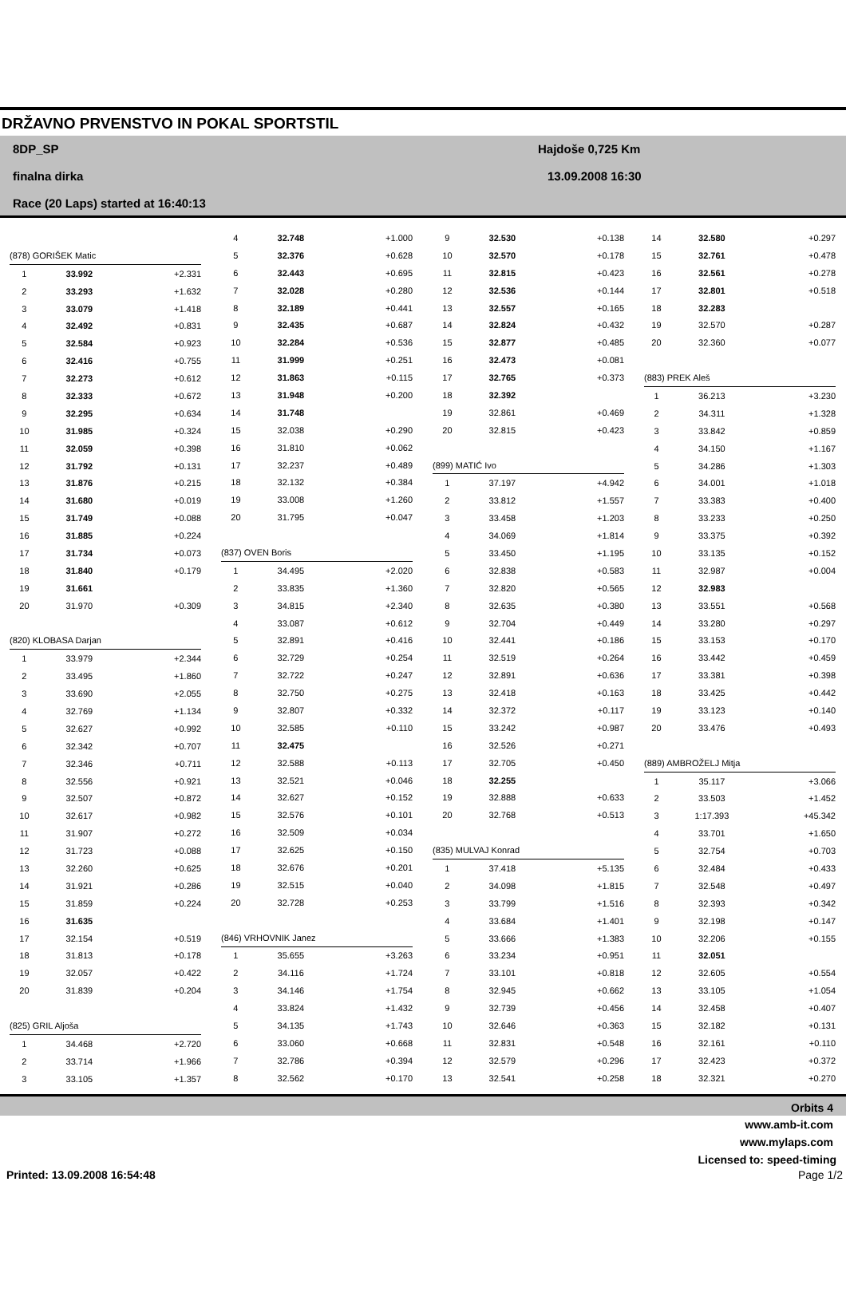DRŽAVNO PRVENSTVO IN POKAL SPORTSTIL
8DP_SP
finalna dirka
Race (20 Laps) started at 16:40:13
Hajdoše 0,725 Km
13.09.2008 16:30
| (878) GORIŠEK Matic | | |
| 1 | 33.992 | +2.331 |
| 2 | 33.293 | +1.632 |
| 3 | 33.079 | +1.418 |
| 4 | 32.492 | +0.831 |
| 5 | 32.584 | +0.923 |
| 6 | 32.416 | +0.755 |
| 7 | 32.273 | +0.612 |
| 8 | 32.333 | +0.672 |
| 9 | 32.295 | +0.634 |
| 10 | 31.985 | +0.324 |
| 11 | 32.059 | +0.398 |
| 12 | 31.792 | +0.131 |
| 13 | 31.876 | +0.215 |
| 14 | 31.680 | +0.019 |
| 15 | 31.749 | +0.088 |
| 16 | 31.885 | +0.224 |
| 17 | 31.734 | +0.073 |
| 18 | 31.840 | +0.179 |
| 19 | 31.661 | |
| 20 | 31.970 | +0.309 |
| (820) KLOBASA Darjan | | |
| 1 | 33.979 | +2.344 |
| 2 | 33.495 | +1.860 |
| 3 | 33.690 | +2.055 |
| 4 | 32.769 | +1.134 |
| 5 | 32.627 | +0.992 |
| 6 | 32.342 | +0.707 |
| 7 | 32.346 | +0.711 |
| 8 | 32.556 | +0.921 |
| 9 | 32.507 | +0.872 |
| 10 | 32.617 | +0.982 |
| 11 | 31.907 | +0.272 |
| 12 | 31.723 | +0.088 |
| 13 | 32.260 | +0.625 |
| 14 | 31.921 | +0.286 |
| 15 | 31.859 | +0.224 |
| 16 | 31.635 | |
| 17 | 32.154 | +0.519 |
| 18 | 31.813 | +0.178 |
| 19 | 32.057 | +0.422 |
| 20 | 31.839 | +0.204 |
| (825) GRIL Aljoša | | |
| 1 | 34.468 | +2.720 |
| 2 | 33.714 | +1.966 |
| 3 | 33.105 | +1.357 |
| 4 | 32.748 | +1.000 |
| 5 | 32.376 | +0.628 |
| 6 | 32.443 | +0.695 |
| 7 | 32.028 | +0.280 |
| 8 | 32.189 | +0.441 |
| 9 | 32.435 | +0.687 |
| 10 | 32.284 | +0.536 |
| 11 | 31.999 | +0.251 |
| 12 | 31.863 | +0.115 |
| 13 | 31.948 | +0.200 |
| 14 | 31.748 | |
| 15 | 32.038 | +0.290 |
| 16 | 31.810 | +0.062 |
| 17 | 32.237 | +0.489 |
| 18 | 32.132 | +0.384 |
| 19 | 33.008 | +1.260 |
| 20 | 31.795 | +0.047 |
| (837) OVEN Boris | | |
| 1 | 34.495 | +2.020 |
| 2 | 33.835 | +1.360 |
| 3 | 34.815 | +2.340 |
| 4 | 33.087 | +0.612 |
| 5 | 32.891 | +0.416 |
| 6 | 32.729 | +0.254 |
| 7 | 32.722 | +0.247 |
| 8 | 32.750 | +0.275 |
| 9 | 32.807 | +0.332 |
| 10 | 32.585 | +0.110 |
| 11 | 32.475 | |
| 12 | 32.588 | +0.113 |
| 13 | 32.521 | +0.046 |
| 14 | 32.627 | +0.152 |
| 15 | 32.576 | +0.101 |
| 16 | 32.509 | +0.034 |
| 17 | 32.625 | +0.150 |
| 18 | 32.676 | +0.201 |
| 19 | 32.515 | +0.040 |
| 20 | 32.728 | +0.253 |
| (846) VRHOVNIK Janez | | |
| 1 | 35.655 | +3.263 |
| 2 | 34.116 | +1.724 |
| 3 | 34.146 | +1.754 |
| 4 | 33.824 | +1.432 |
| 5 | 34.135 | +1.743 |
| 6 | 33.060 | +0.668 |
| 7 | 32.786 | +0.394 |
| 8 | 32.562 | +0.170 |
| 9 | 32.530 | +0.138 |
| 10 | 32.570 | +0.178 |
| 11 | 32.815 | +0.423 |
| 12 | 32.536 | +0.144 |
| 13 | 32.557 | +0.165 |
| 14 | 32.824 | +0.432 |
| 15 | 32.877 | +0.485 |
| 16 | 32.473 | +0.081 |
| 17 | 32.765 | +0.373 |
| 18 | 32.392 | |
| 19 | 32.861 | +0.469 |
| 20 | 32.815 | +0.423 |
| (899) MATIĆ Ivo | | |
| 1 | 37.197 | +4.942 |
| 2 | 33.812 | +1.557 |
| 3 | 33.458 | +1.203 |
| 4 | 34.069 | +1.814 |
| 5 | 33.450 | +1.195 |
| 6 | 32.838 | +0.583 |
| 7 | 32.820 | +0.565 |
| 8 | 32.635 | +0.380 |
| 9 | 32.704 | +0.449 |
| 10 | 32.441 | +0.186 |
| 11 | 32.519 | +0.264 |
| 12 | 32.891 | +0.636 |
| 13 | 32.418 | +0.163 |
| 14 | 32.372 | +0.117 |
| 15 | 33.242 | +0.987 |
| 16 | 32.526 | +0.271 |
| 17 | 32.705 | +0.450 |
| 18 | 32.255 | |
| 19 | 32.888 | +0.633 |
| 20 | 32.768 | +0.513 |
| (835) MULVAJ Konrad | | |
| 1 | 37.418 | +5.135 |
| 2 | 34.098 | +1.815 |
| 3 | 33.799 | +1.516 |
| 4 | 33.684 | +1.401 |
| 5 | 33.666 | +1.383 |
| 6 | 33.234 | +0.951 |
| 7 | 33.101 | +0.818 |
| 8 | 32.945 | +0.662 |
| 9 | 32.739 | +0.456 |
| 10 | 32.646 | +0.363 |
| 11 | 32.831 | +0.548 |
| 12 | 32.579 | +0.296 |
| 13 | 32.541 | +0.258 |
| 14 | 32.580 | +0.297 |
| 15 | 32.761 | +0.478 |
| 16 | 32.561 | +0.278 |
| 17 | 32.801 | +0.518 |
| 18 | 32.283 | |
| 19 | 32.570 | +0.287 |
| 20 | 32.360 | +0.077 |
| (883) PREK Aleš | | |
| 1 | 36.213 | +3.230 |
| 2 | 34.311 | +1.328 |
| 3 | 33.842 | +0.859 |
| 4 | 34.150 | +1.167 |
| 5 | 34.286 | +1.303 |
| 6 | 34.001 | +1.018 |
| 7 | 33.383 | +0.400 |
| 8 | 33.233 | +0.250 |
| 9 | 33.375 | +0.392 |
| 10 | 33.135 | +0.152 |
| 11 | 32.987 | +0.004 |
| 12 | 32.983 | |
| 13 | 33.551 | +0.568 |
| 14 | 33.280 | +0.297 |
| 15 | 33.153 | +0.170 |
| 16 | 33.442 | +0.459 |
| 17 | 33.381 | +0.398 |
| 18 | 33.425 | +0.442 |
| 19 | 33.123 | +0.140 |
| 20 | 33.476 | +0.493 |
| (889) AMBROŽELJ Mitja | | |
| 1 | 35.117 | +3.066 |
| 2 | 33.503 | +1.452 |
| 3 | 1:17.393 | +45.342 |
| 4 | 33.701 | +1.650 |
| 5 | 32.754 | +0.703 |
| 6 | 32.484 | +0.433 |
| 7 | 32.548 | +0.497 |
| 8 | 32.393 | +0.342 |
| 9 | 32.198 | +0.147 |
| 10 | 32.206 | +0.155 |
| 11 | 32.051 | |
| 12 | 32.605 | +0.554 |
| 13 | 33.105 | +1.054 |
| 14 | 32.458 | +0.407 |
| 15 | 32.182 | +0.131 |
| 16 | 32.161 | +0.110 |
| 17 | 32.423 | +0.372 |
| 18 | 32.321 | +0.270 |
Orbits 4
www.amb-it.com
www.mylaps.com
Licensed to: speed-timing
Printed: 13.09.2008 16:54:48 Page 1/2